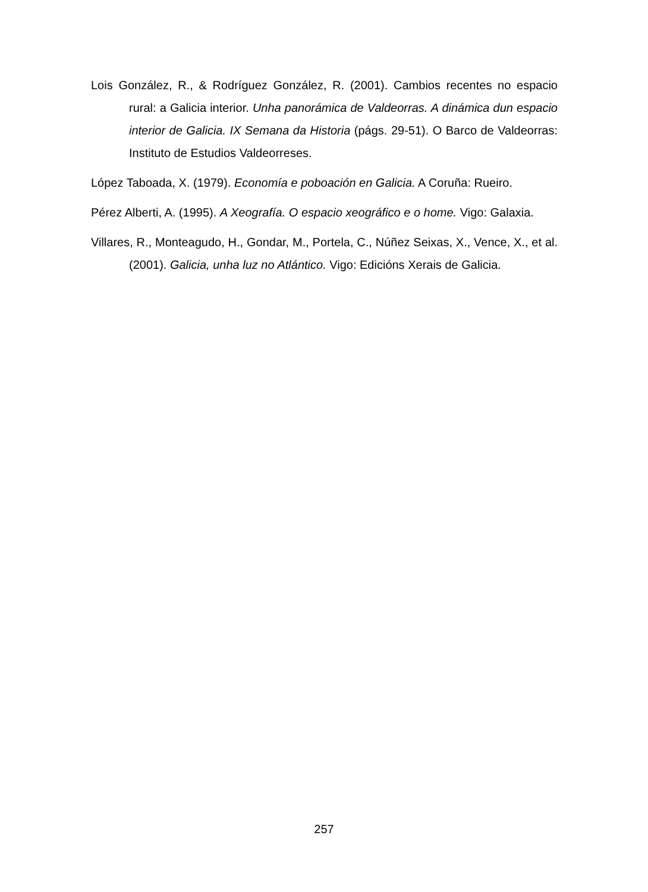Lois González, R., & Rodríguez González, R. (2001). Cambios recentes no espacio rural: a Galicia interior. Unha panorámica de Valdeorras. A dinámica dun espacio interior de Galicia. IX Semana da Historia (págs. 29-51). O Barco de Valdeorras: Instituto de Estudios Valdeorreses.
López Taboada, X. (1979). Economía e poboación en Galicia. A Coruña: Rueiro.
Pérez Alberti, A. (1995). A Xeografía. O espacio xeográfico e o home. Vigo: Galaxia.
Villares, R., Monteagudo, H., Gondar, M., Portela, C., Núñez Seixas, X., Vence, X., et al. (2001). Galicia, unha luz no Atlántico. Vigo: Edicións Xerais de Galicia.
257